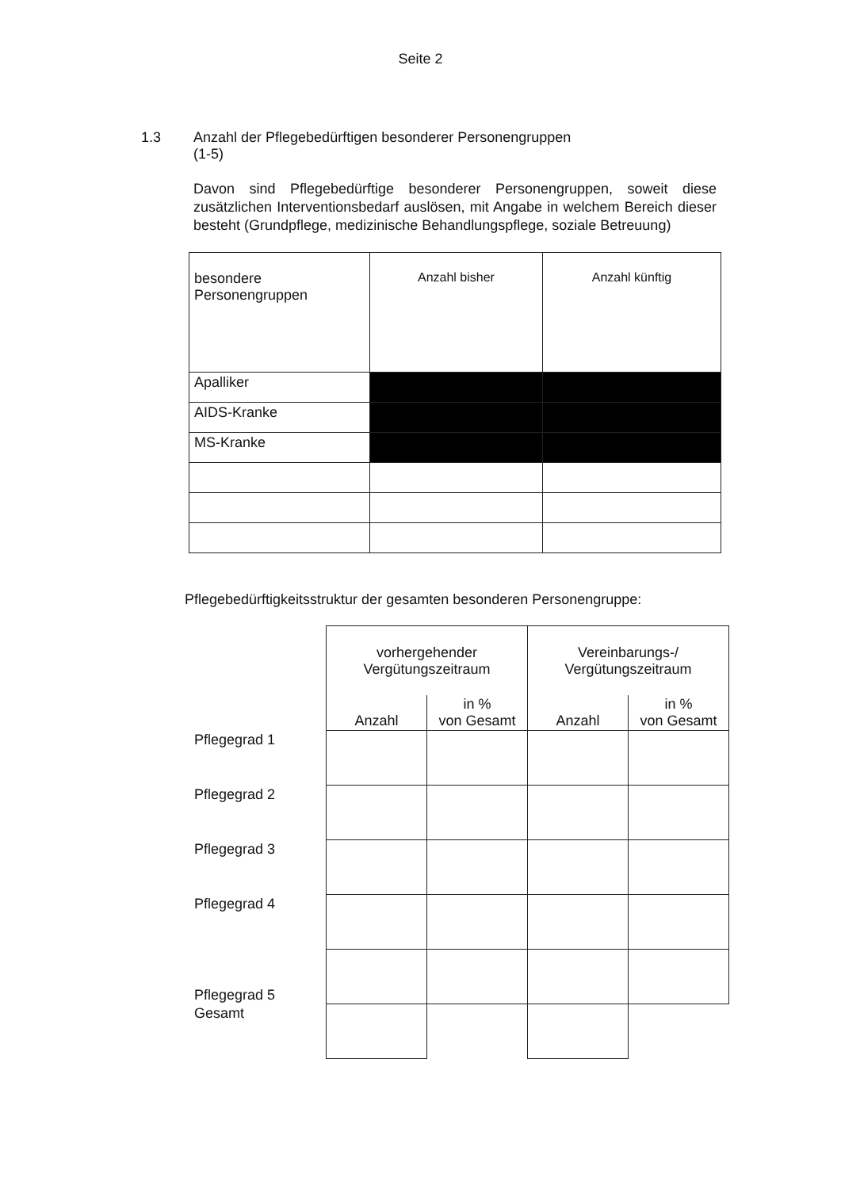Seite 2
1.3 Anzahl der Pflegebedürftigen besonderer Personengruppen
(1-5)
Davon sind Pflegebedürftige besonderer Personengruppen, soweit diese zusätzlichen Interventionsbedarf auslösen, mit Angabe in welchem Bereich dieser besteht (Grundpflege, medizinische Behandlungspflege, soziale Betreuung)
| besondere Personengruppen | Anzahl bisher | Anzahl künftig |
| Apalliker | | |
| AIDS-Kranke | | |
| MS-Kranke | | |
Pflegebedürftigkeitsstruktur der gesamten besonderen Personengruppe:
| | vorhergehender Vergütungszeitraum | | Vereinbarungs-/ Vergütungszeitraum | |
| | Anzahl | in % von Gesamt | Anzahl | in % von Gesamt |
| Pflegegrad 1 | | | | |
| Pflegegrad 2 | | | | |
| Pflegegrad 3 | | | | |
| Pflegegrad 4 | | | | |
| Pflegegrad 5 | | | | |
| Gesamt | | | | |